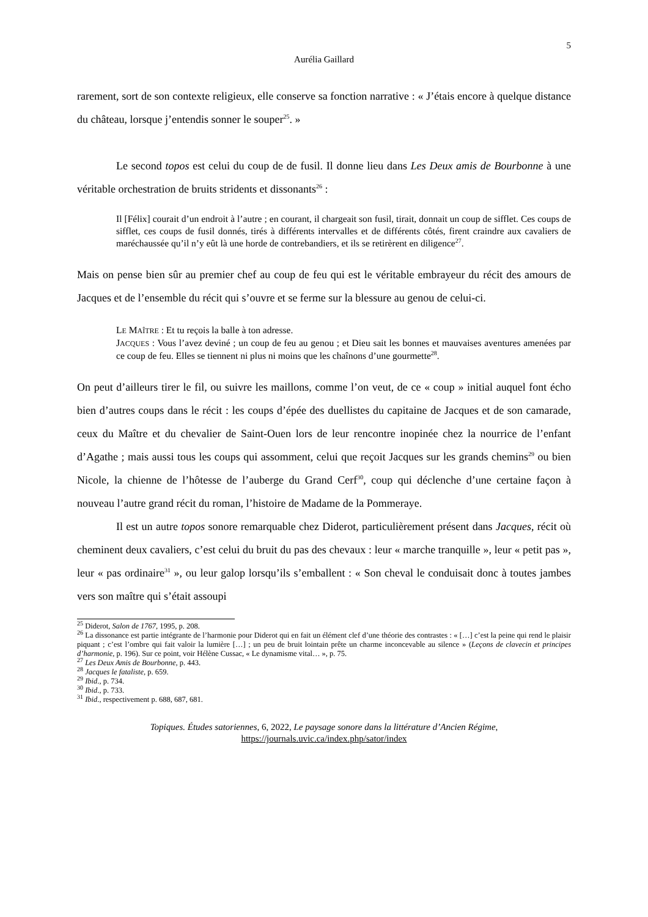5
Aurélia Gaillard
rarement, sort de son contexte religieux, elle conserve sa fonction narrative : « J’étais encore à quelque distance du château, lorsque j’entendis sonner le souper<sup>25</sup>. »
Le second topos est celui du coup de de fusil. Il donne lieu dans Les Deux amis de Bourbonne à une véritable orchestration de bruits stridents et dissonants<sup>26</sup> :
Il [Félix] courait d’un endroit à l’autre ; en courant, il chargeait son fusil, tirait, donnait un coup de sifflet. Ces coups de sifflet, ces coups de fusil donnés, tirés à différents intervalles et de différents côtés, firent craindre aux cavaliers de maréchaussée qu’il n’y eût là une horde de contrebandiers, et ils se retirèrent en diligence<sup>27</sup>.
Mais on pense bien sûr au premier chef au coup de feu qui est le véritable embrayeur du récit des amours de Jacques et de l’ensemble du récit qui s’ouvre et se ferme sur la blessure au genou de celui-ci.
LE MAÎTRE : Et tu reçois la balle à ton adresse.
JACQUES : Vous l’avez deviné ; un coup de feu au genou ; et Dieu sait les bonnes et mauvaises aventures amenées par ce coup de feu. Elles se tiennent ni plus ni moins que les chaînons d’une gourmette<sup>28</sup>.
On peut d’ailleurs tirer le fil, ou suivre les maillons, comme l’on veut, de ce « coup » initial auquel font écho bien d’autres coups dans le récit : les coups d’épée des duellistes du capitaine de Jacques et de son camarade, ceux du Maître et du chevalier de Saint-Ouen lors de leur rencontre inopinée chez la nourrice de l’enfant d’Agathe ; mais aussi tous les coups qui assomment, celui que reçoit Jacques sur les grands chemins<sup>29</sup> ou bien Nicole, la chienne de l’hôtesse de l’auberge du Grand Cerf<sup>30</sup>, coup qui déclenche d’une certaine façon à nouveau l’autre grand récit du roman, l’histoire de Madame de la Pommeraye.
Il est un autre topos sonore remarquable chez Diderot, particulièrement présent dans Jacques, récit où cheminent deux cavaliers, c’est celui du bruit du pas des chevaux : leur « marche tranquille », leur « petit pas », leur « pas ordinaire<sup>31</sup> », ou leur galop lorsqu’ils s’emballent : « Son cheval le conduisait donc à toutes jambes vers son maître qui s’était assoupi
<sup>25</sup> Diderot, Salon de 1767, 1995, p. 208.
<sup>26</sup> La dissonance est partie intégrante de l’harmonie pour Diderot qui en fait un élément clef d’une théorie des contrastes : « […] c’est la peine qui rend le plaisir piquant ; c’est l’ombre qui fait valoir la lumière […] ; un peu de bruit lointain prête un charme inconcevable au silence » (Leçons de clavecin et principes d’harmonie, p. 196). Sur ce point, voir Hélène Cussac, « Le dynamisme vital… », p. 75.
<sup>27</sup> Les Deux Amis de Bourbonne, p. 443.
<sup>28</sup> Jacques le fataliste, p. 659.
<sup>29</sup> Ibid., p. 734.
<sup>30</sup> Ibid., p. 733.
<sup>31</sup> Ibid., respectivement p. 688, 687, 681.
Topiques. Études satoriennes, 6, 2022, Le paysage sonore dans la littérature d’Ancien Régime,
https://journals.uvic.ca/index.php/sator/index